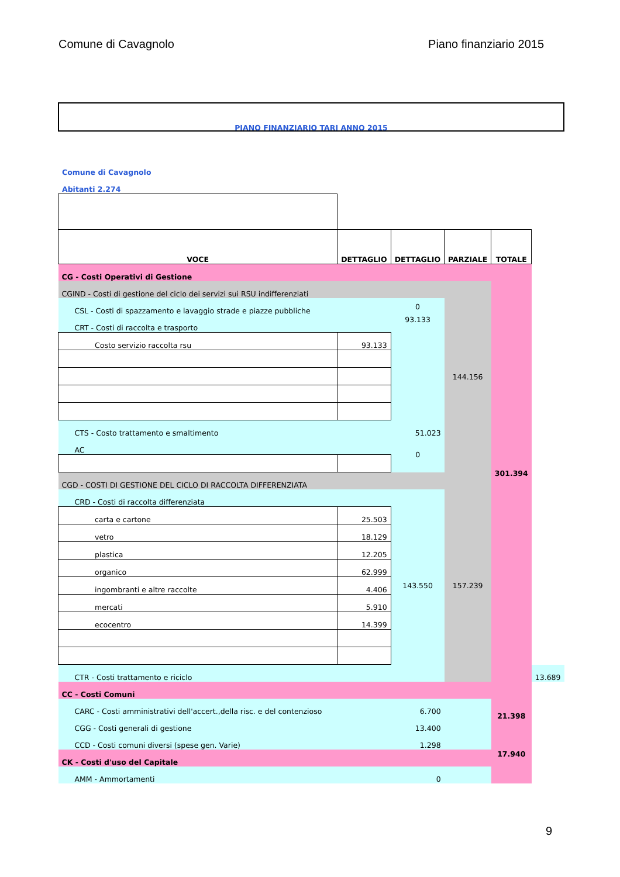Comune di Cavagnolo Piano finanziario 2015
PIANO FINANZIARIO TARI ANNO 2015
Comune di Cavagnolo
Abitanti 2.274
| VOCE | DETTAGLIO | DETTAGLIO | PARZIALE | TOTALE | |
| --- | --- | --- | --- | --- | --- |
| CG - Costi Operativi di Gestione | | | | 301.394 | |
| CGIND - Costi di gestione del ciclo dei servizi sui RSU indifferenziati | | | 144.156 | | |
| CSL - Costi di spazzamento e lavaggio strade e piazze pubbliche | | 0 | | | |
| CRT - Costi di raccolta e trasporto | | 93.133 | | | |
| Costo servizio raccolta rsu | 93.133 | | | | |
| CTS - Costo trattamento e smaltimento | | 51.023 | | | |
| AC | | 0 | | | |
| CGD - COSTI DI GESTIONE DEL CICLO DI RACCOLTA DIFFERENZIATA | | | 157.239 | | |
| CRD - Costi di raccolta differenziata | | 143.550 | | | |
| carta e cartone | 25.503 | | | | |
| vetro | 18.129 | | | | |
| plastica | 12.205 | | | | |
| organico | 62.999 | | | | |
| ingombranti e altre raccolte | 4.406 | | | | |
| mercati | 5.910 | | | | |
| ecocentro | 14.399 | | | | |
| CTR - Costi trattamento e riciclo | | | | | 13.689 |
| CC - Costi Comuni | | | | 21.398 | |
| CARC - Costi amministrativi dell'accert.,della risc. e del contenzioso | | 6.700 | | | |
| CGG - Costi generali di gestione | | 13.400 | | | |
| CCD - Costi comuni diversi (spese gen. Varie) | | 1.298 | | | |
| CK - Costi d'uso del Capitale | | | | 17.940 | |
| AMM - Ammortamenti | | 0 | | | |
9